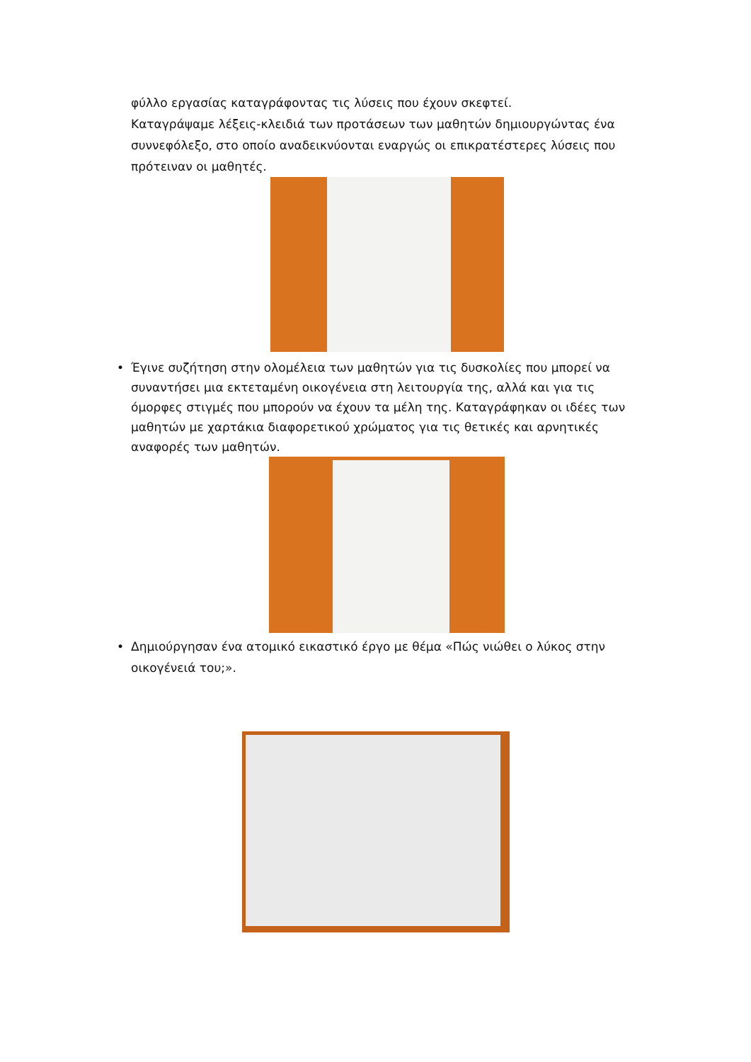φύλλο εργασίας καταγράφοντας τις λύσεις που έχουν σκεφτεί.
Καταγράψαμε λέξεις-κλειδιά των προτάσεων των μαθητών δημιουργώντας ένα συννεφόλεξο, στο οποίο αναδεικνύονται εναργώς οι επικρατέστερες λύσεις που πρότειναν οι μαθητές.
• Έγινε συζήτηση στην ολομέλεια των μαθητών για τις δυσκολίες που μπορεί να συναντήσει μια εκτεταμένη οικογένεια στη λειτουργία της, αλλά και για τις όμορφες στιγμές που μπορούν να έχουν τα μέλη της. Καταγράφηκαν οι ιδέες των μαθητών με χαρτάκια διαφορετικού χρώματος για τις θετικές και αρνητικές αναφορές των μαθητών.
• Δημιούργησαν ένα ατομικό εικαστικό έργο με θέμα «Πώς νιώθει ο λύκος στην οικογένειά του;».